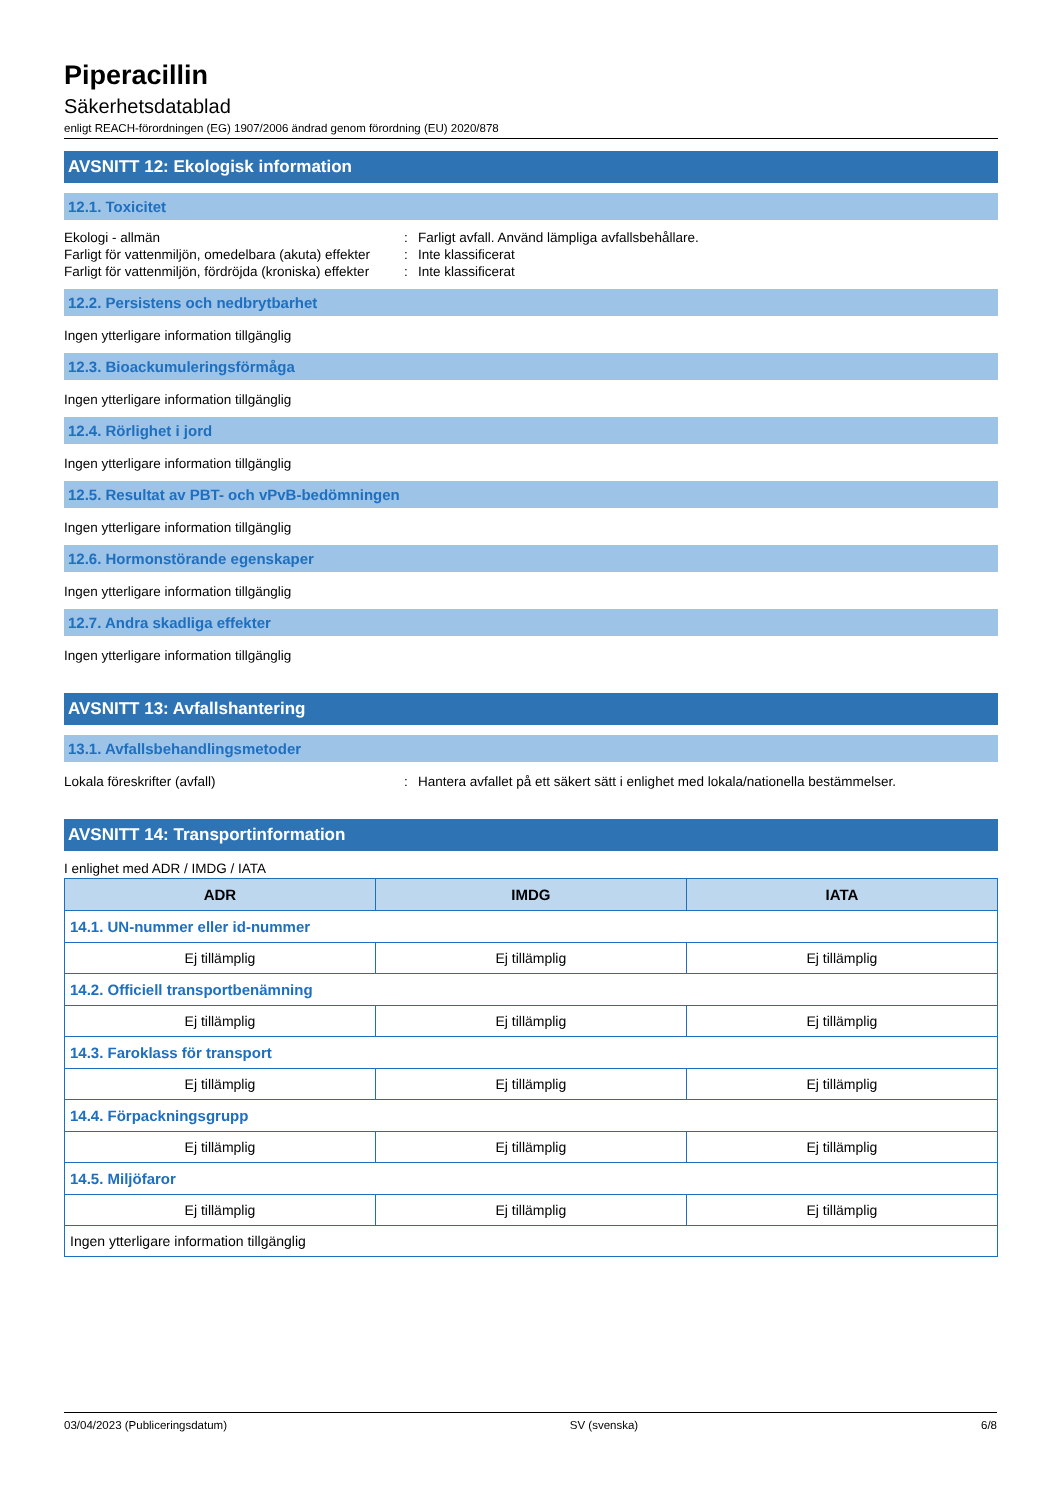Piperacillin
Säkerhetsdatablad
enligt REACH-förordningen (EG) 1907/2006 ändrad genom förordning (EU) 2020/878
AVSNITT 12: Ekologisk information
12.1. Toxicitet
Ekologi - allmän: Farligt avfall. Använd lämpliga avfallsbehållare.
Farligt för vattenmiljön, omedelbara (akuta) effekter: Inte klassificerat
Farligt för vattenmiljön, fördröjda (kroniska) effekter: Inte klassificerat
12.2. Persistens och nedbrytbarhet
Ingen ytterligare information tillgänglig
12.3. Bioackumuleringsförmåga
Ingen ytterligare information tillgänglig
12.4. Rörlighet i jord
Ingen ytterligare information tillgänglig
12.5. Resultat av PBT- och vPvB-bedömningen
Ingen ytterligare information tillgänglig
12.6. Hormonstörande egenskaper
Ingen ytterligare information tillgänglig
12.7. Andra skadliga effekter
Ingen ytterligare information tillgänglig
AVSNITT 13: Avfallshantering
13.1. Avfallsbehandlingsmetoder
Lokala föreskrifter (avfall): Hantera avfallet på ett säkert sätt i enlighet med lokala/nationella bestämmelser.
AVSNITT 14: Transportinformation
I enlighet med ADR / IMDG / IATA
| ADR | IMDG | IATA |
| --- | --- | --- |
| 14.1. UN-nummer eller id-nummer | | |
| Ej tillämplig | Ej tillämplig | Ej tillämplig |
| 14.2. Officiell transportbenämning | | |
| Ej tillämplig | Ej tillämplig | Ej tillämplig |
| 14.3. Faroklass för transport | | |
| Ej tillämplig | Ej tillämplig | Ej tillämplig |
| 14.4. Förpackningsgrupp | | |
| Ej tillämplig | Ej tillämplig | Ej tillämplig |
| 14.5. Miljöfaror | | |
| Ej tillämplig | Ej tillämplig | Ej tillämplig |
| Ingen ytterligare information tillgänglig | | |
03/04/2023 (Publiceringsdatum) SV (svenska) 6/8